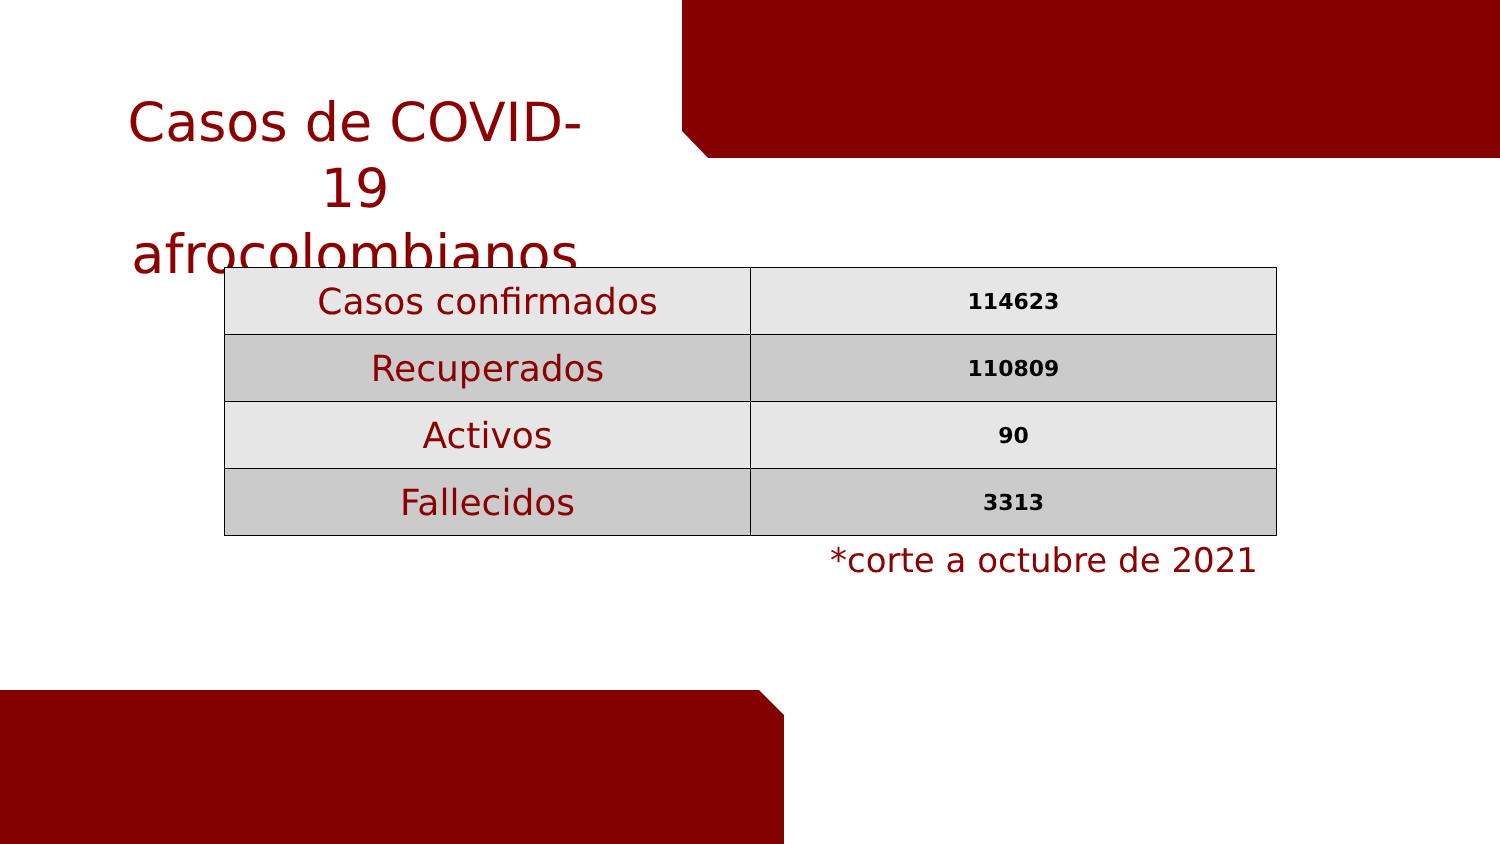Casos de COVID-19 afrocolombianos
| Casos confirmados | 114623 |
| Recuperados | 110809 |
| Activos | 90 |
| Fallecidos | 3313 |
*corte a octubre de 2021